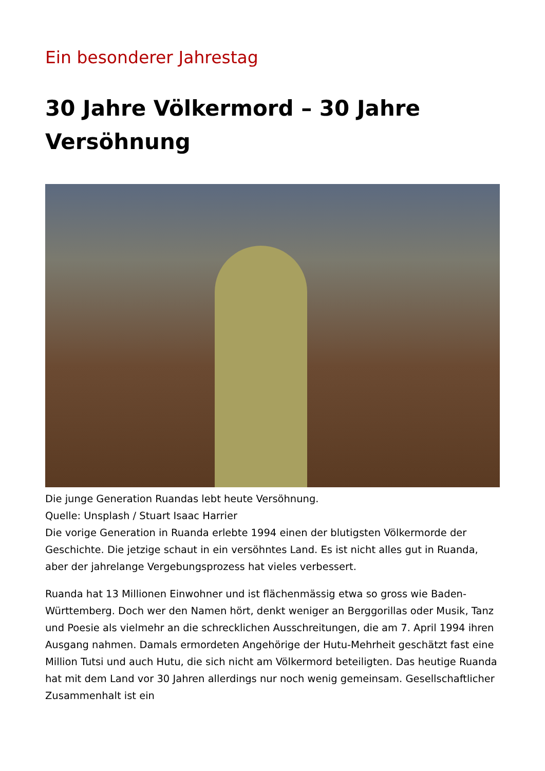Ein besonderer Jahrestag
30 Jahre Völkermord – 30 Jahre Versöhnung
Die junge Generation Ruandas lebt heute Versöhnung.
Quelle: Unsplash / Stuart Isaac Harrier
Die vorige Generation in Ruanda erlebte 1994 einen der blutigsten Völkermorde der Geschichte. Die jetzige schaut in ein versöhntes Land. Es ist nicht alles gut in Ruanda, aber der jahrelange Vergebungsprozess hat vieles verbessert.
Ruanda hat 13 Millionen Einwohner und ist flächenmässig etwa so gross wie Baden-Württemberg. Doch wer den Namen hört, denkt weniger an Berggorillas oder Musik, Tanz und Poesie als vielmehr an die schrecklichen Ausschreitungen, die am 7. April 1994 ihren Ausgang nahmen. Damals ermordeten Angehörige der Hutu-Mehrheit geschätzt fast eine Million Tutsi und auch Hutu, die sich nicht am Völkermord beteiligten. Das heutige Ruanda hat mit dem Land vor 30 Jahren allerdings nur noch wenig gemeinsam. Gesellschaftlicher Zusammenhalt ist ein